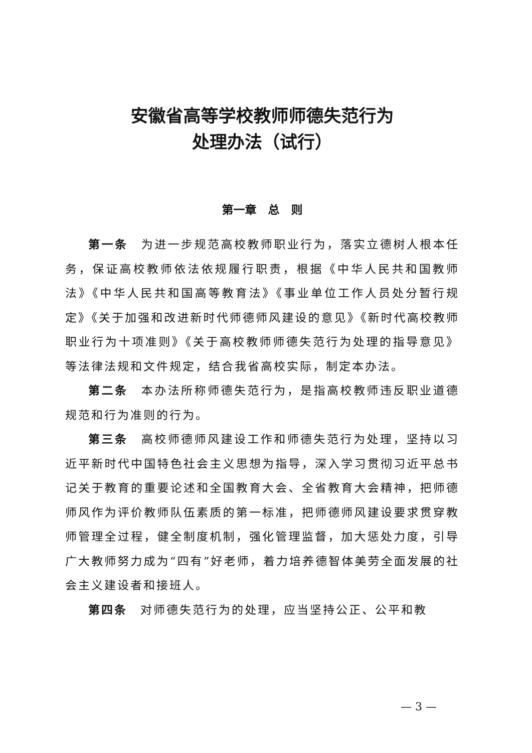安徽省高等学校教师师德失范行为
处理办法（试行）
第一章　总　则
第一条　为进一步规范高校教师职业行为，落实立德树人根本任务，保证高校教师依法依规履行职责，根据《中华人民共和国教师法》《中华人民共和国高等教育法》《事业单位工作人员处分暂行规定》《关于加强和改进新时代师德师风建设的意见》《新时代高校教师职业行为十项准则》《关于高校教师师德失范行为处理的指导意见》等法律法规和文件规定，结合我省高校实际，制定本办法。
第二条　本办法所称师德失范行为，是指高校教师违反职业道德规范和行为准则的行为。
第三条　高校师德师风建设工作和师德失范行为处理，坚持以习近平新时代中国特色社会主义思想为指导，深入学习贯彻习近平总书记关于教育的重要论述和全国教育大会、全省教育大会精神，把师德师风作为评价教师队伍素质的第一标准，把师德师风建设要求贯穿教师管理全过程，健全制度机制，强化管理监督，加大惩处力度，引导广大教师努力成为“四有”好老师，着力培养德智体美劳全面发展的社会主义建设者和接班人。
第四条　对师德失范行为的处理，应当坚持公正、公平和教
— 3 —